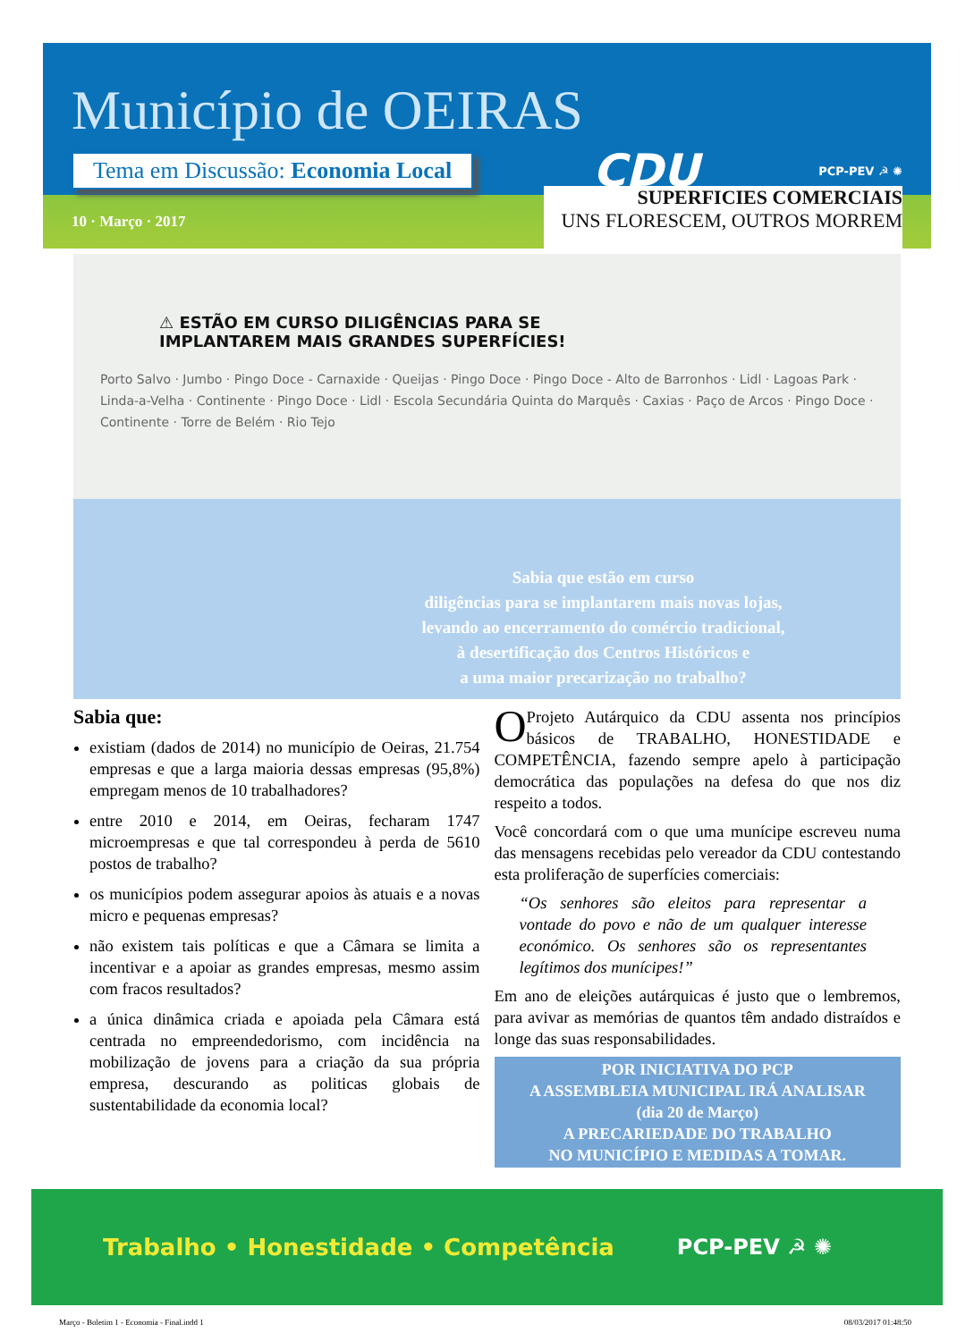Município de OEIRAS
Tema em Discussão: Economia Local
CDU
PCP-PEV ☭ ✺
10 · Março · 2017
SUPERFICIES COMERCIAIS
UNS FLORESCEM, OUTROS MORREM
⚠ ESTÃO EM CURSO DILIGÊNCIAS PARA SE
IMPLANTAREM MAIS GRANDES SUPERFÍCIES!
Porto Salvo · Jumbo · Pingo Doce - Carnaxide · Queijas · Pingo Doce · Pingo Doce - Alto de Barronhos · Lidl · Lagoas Park · Linda-a-Velha · Continente · Pingo Doce · Lidl · Escola Secundária Quinta do Marquês · Caxias · Paço de Arcos · Pingo Doce · Continente · Torre de Belém · Rio Tejo
Sabia que estão em curso
diligências para se implantarem mais novas lojas,
levando ao encerramento do comércio tradicional,
à desertificação dos Centros Históricos e
a uma maior precarização no trabalho?
Sabia que:
existiam (dados de 2014) no município de Oeiras, 21.754 empresas e que a larga maioria dessas empresas (95,8%) empregam menos de 10 trabalhadores?
entre 2010 e 2014, em Oeiras, fecharam 1747 microempresas e que tal correspondeu à perda de 5610 postos de trabalho?
os municípios podem assegurar apoios às atuais e a novas micro e pequenas empresas?
não existem tais políticas e que a Câmara se limita a incentivar e a apoiar as grandes empresas, mesmo assim com fracos resultados?
a única dinâmica criada e apoiada pela Câmara está centrada no empreendedorismo, com incidência na mobilização de jovens para a criação da sua própria empresa, descurando as politicas globais de sustentabilidade da economia local?
O Projeto Autárquico da CDU assenta nos princípios básicos de TRABALHO, HONESTIDADE e COMPETÊNCIA, fazendo sempre apelo à participação democrática das populações na defesa do que nos diz respeito a todos.
Você concordará com o que uma munícipe escreveu numa das mensagens recebidas pelo vereador da CDU contestando esta proliferação de superfícies comerciais:
“Os senhores são eleitos para representar a vontade do povo e não de um qualquer interesse económico. Os senhores são os representantes legítimos dos munícipes!”
Em ano de eleições autárquicas é justo que o lembremos, para avivar as memórias de quantos têm andado distraídos e longe das suas responsabilidades.
POR INICIATIVA DO PCP
A ASSEMBLEIA MUNICIPAL IRÁ ANALISAR
(dia 20 de Março)
A PRECARIEDADE DO TRABALHO
NO MUNICÍPIO E MEDIDAS A TOMAR.
Trabalho • Honestidade • Competência PCP-PEV ☭ ✺
Março - Boletim 1 - Economia - Final.indd 1 08/03/2017 01:48:50